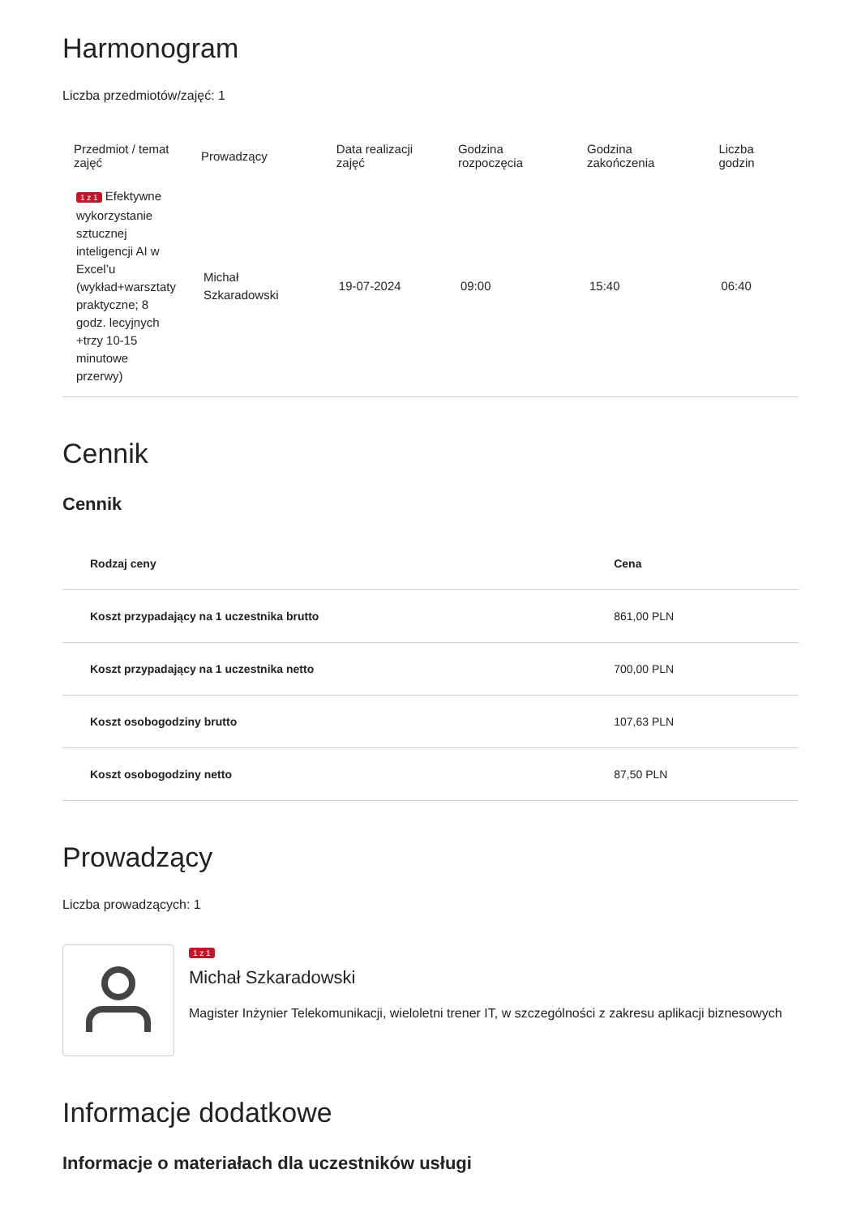Harmonogram
Liczba przedmiotów/zajęć: 1
| Przedmiot / temat zajęć | Prowadzący | Data realizacji zajęć | Godzina rozpoczęcia | Godzina zakończenia | Liczba godzin |
| --- | --- | --- | --- | --- | --- |
| 1 z 1 Efektywne wykorzystanie sztucznej inteligencji AI w Excel’u (wykład+warsztaty praktyczne; 8 godz. lecyjnych +trzy 10-15 minutowe przerwy) | Michał Szkaradowski | 19-07-2024 | 09:00 | 15:40 | 06:40 |
Cennik
Cennik
| Rodzaj ceny | Cena |
| --- | --- |
| Koszt przypadający na 1 uczestnika brutto | 861,00 PLN |
| Koszt przypadający na 1 uczestnika netto | 700,00 PLN |
| Koszt osobogodziny brutto | 107,63 PLN |
| Koszt osobogodziny netto | 87,50 PLN |
Prowadzący
Liczba prowadzących: 1
1 z 1
Michał Szkaradowski
Magister Inżynier Telekomunikacji, wieloletni trener IT, w szczególności z zakresu aplikacji biznesowych
Informacje dodatkowe
Informacje o materiałach dla uczestników usługi